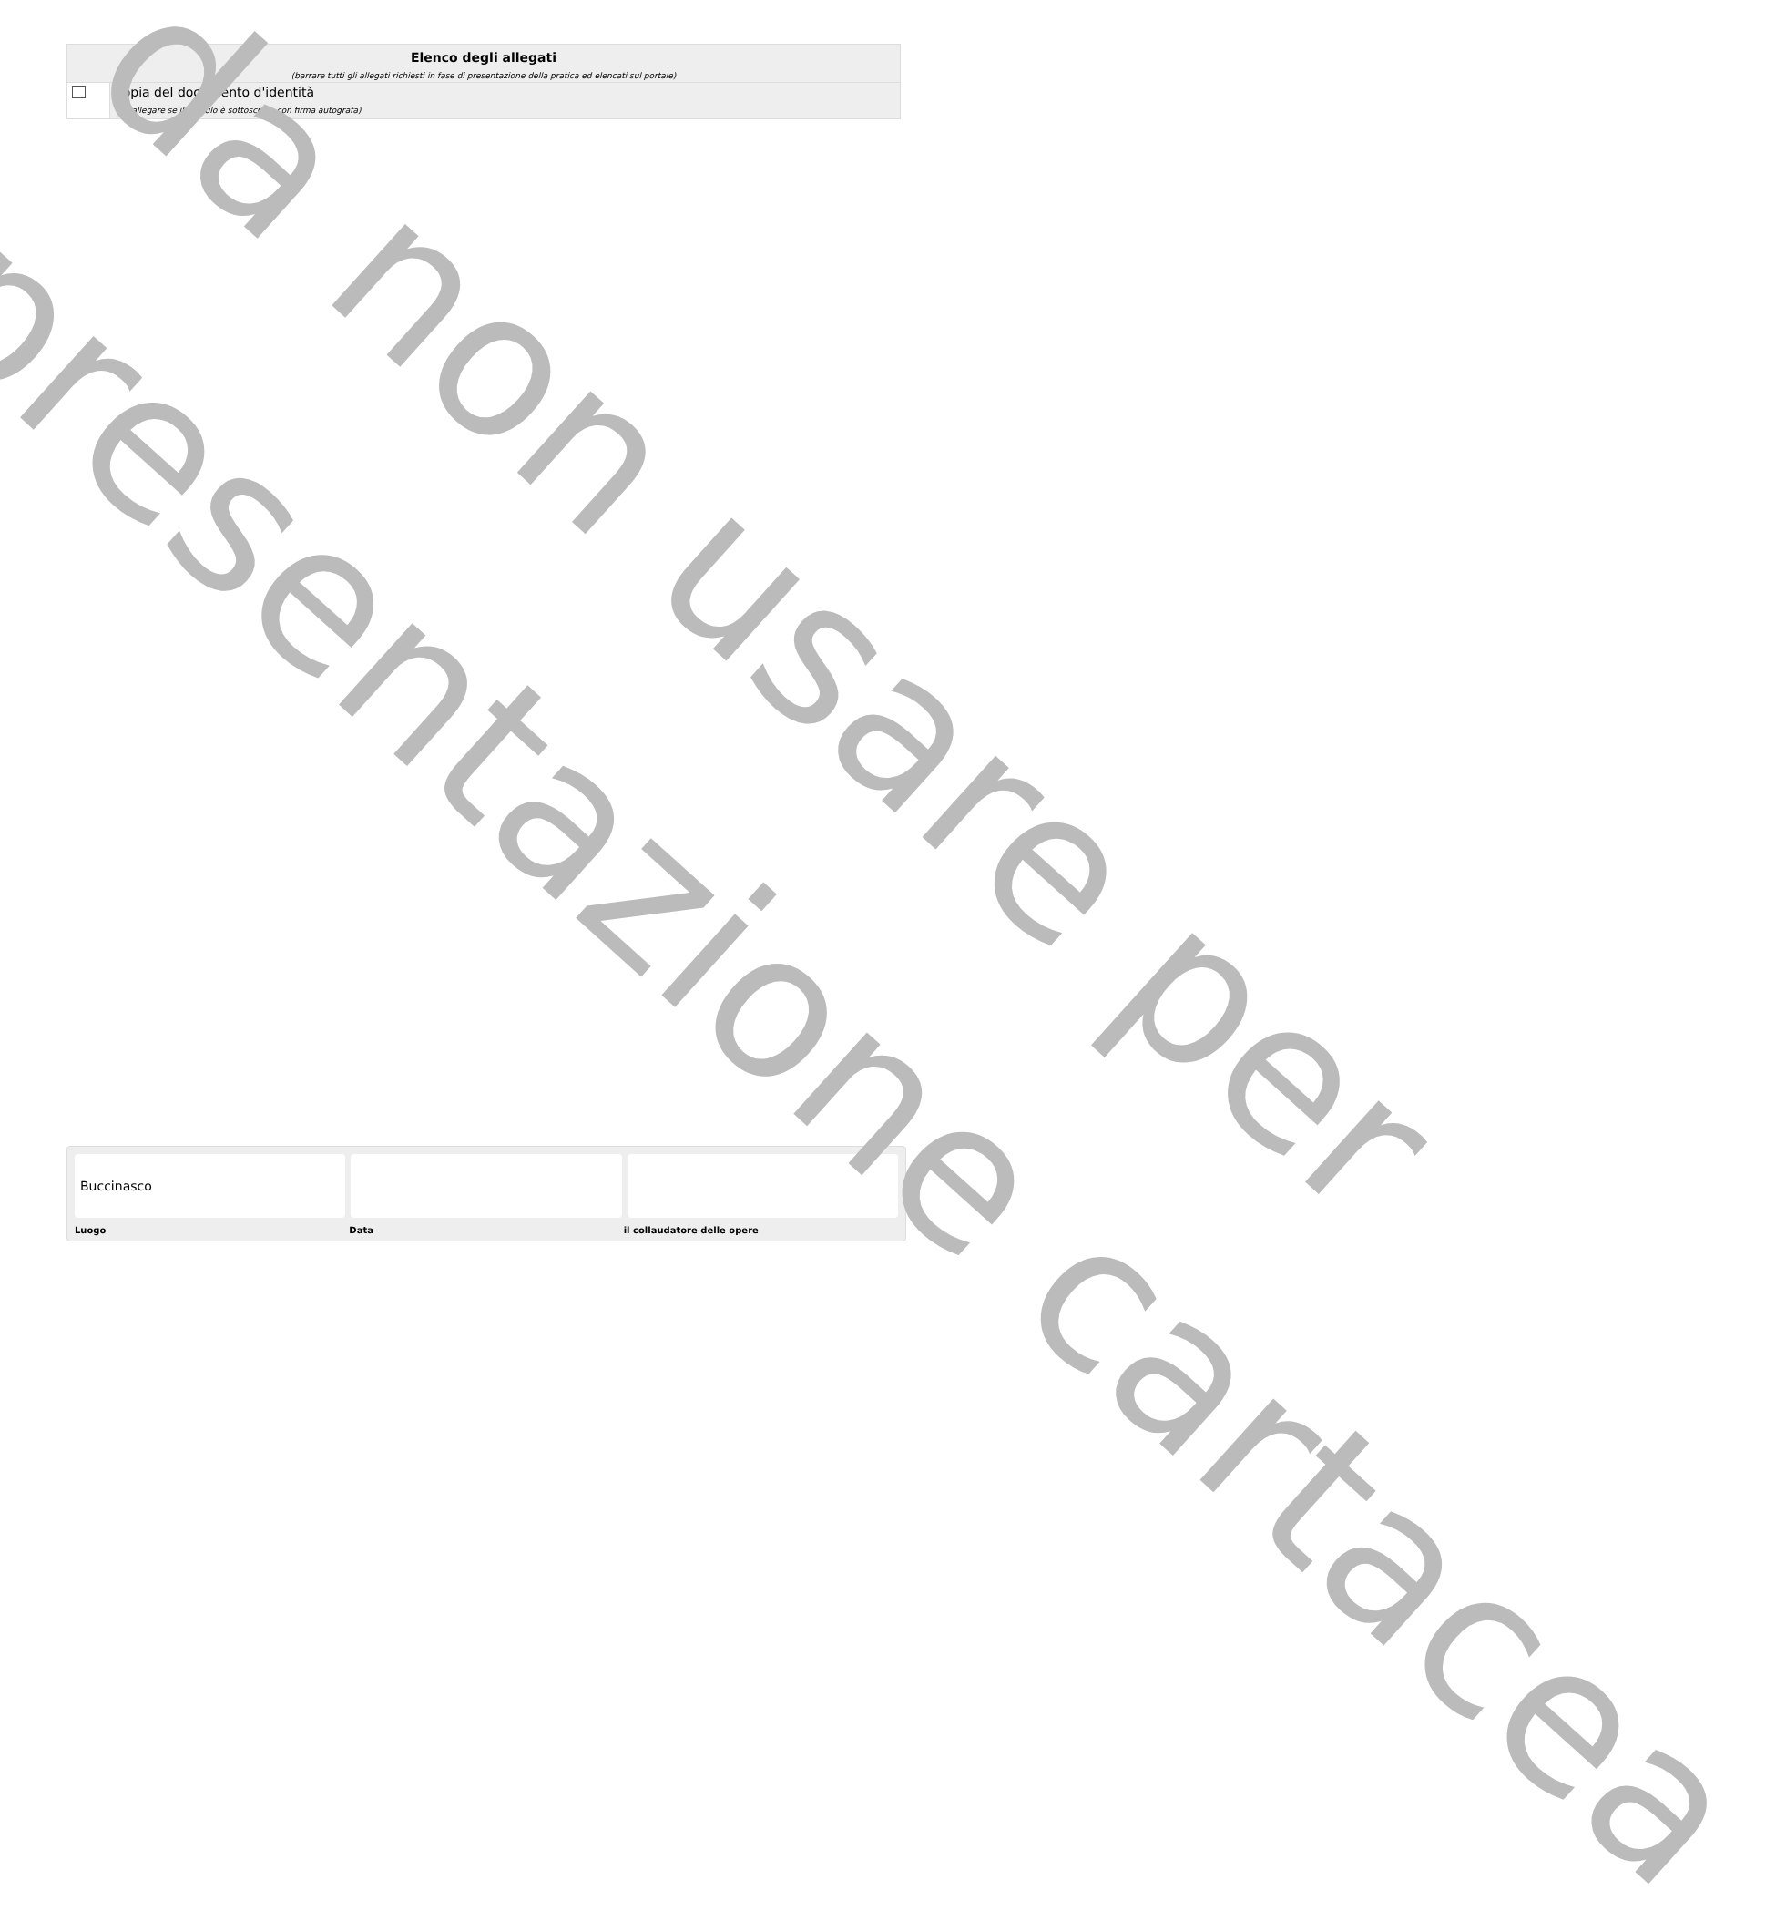Elenco degli allegati
(barrare tutti gli allegati richiesti in fase di presentazione della pratica ed elencati sul portale)
copia del documento d'identità
(da allegare se il modulo è sottoscritto con firma autografa)
Buccinasco
Luogo Data il collaudatore delle opere
da non usare per
presentazione cartacea